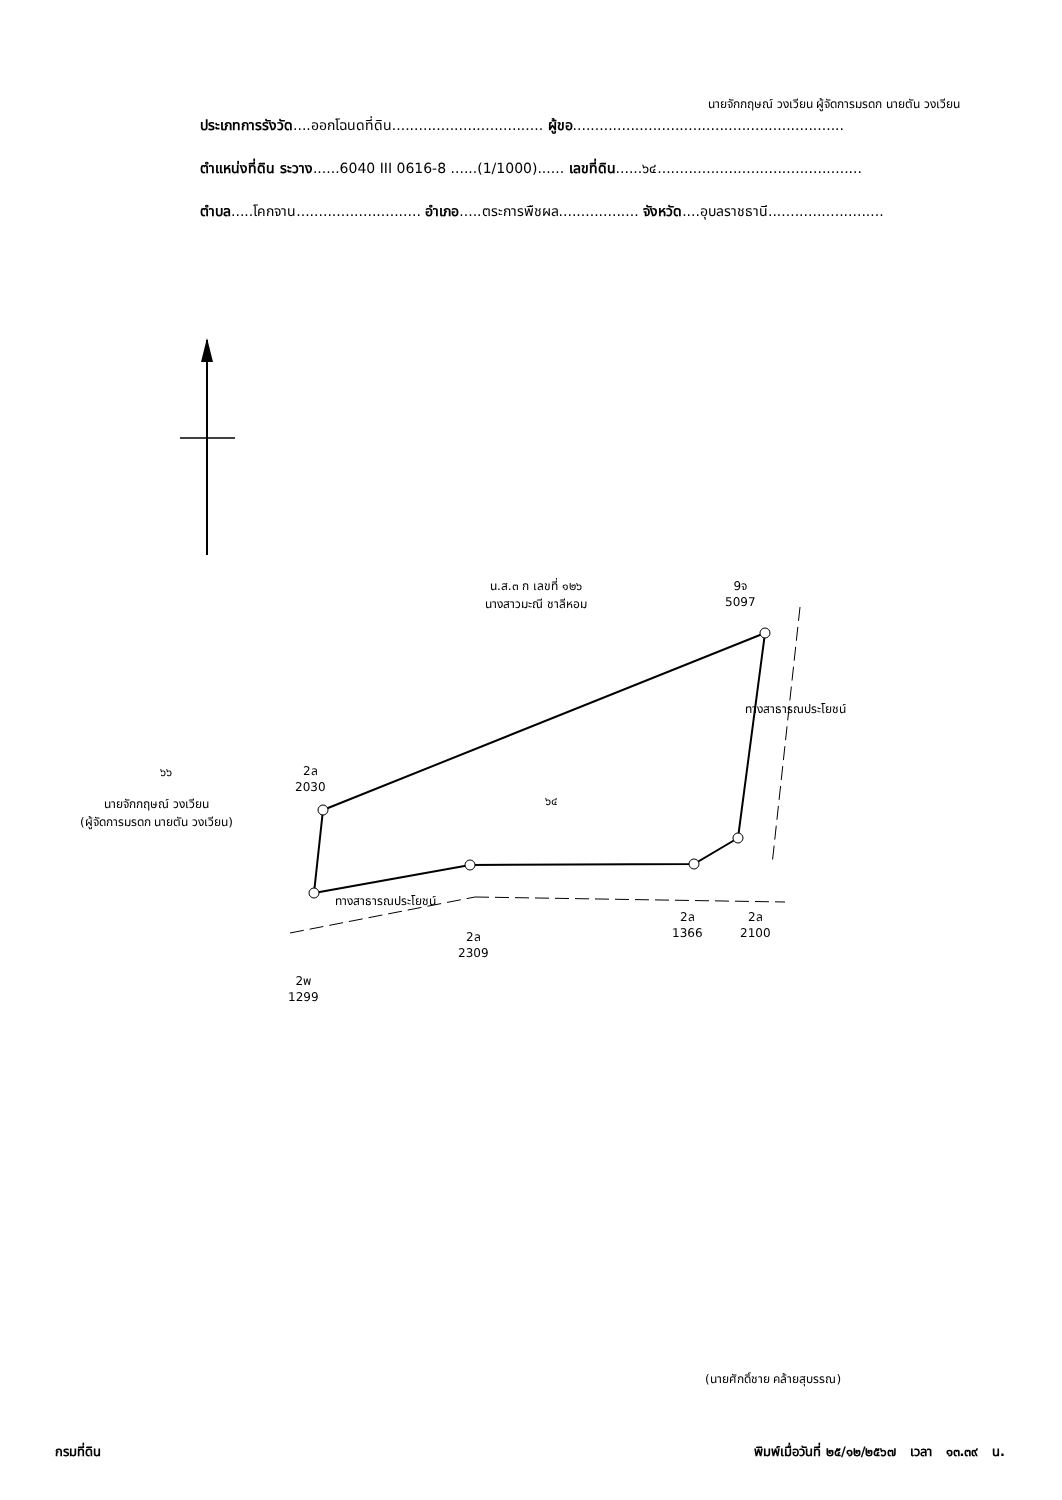นายจักกฤษณ์ วงเวียน ผู้จัดการมรดก นายตัน วงเวียน
ประเภทการรังวัด....ออกโฉนดที่ดิน.................................. ผู้ขอ.............................................................
ตำแหน่งที่ดิน ระวาง......6040 III 0616-8 ......(1/1000)...... เลขที่ดิน......๖๔..............................................
ตำบล.....โคกจาน............................ อำเภอ.....ตระการพืชผล.................. จังหวัด....อุบลราชธานี..........................
น.ส.๓ ก เลขที่ ๑๒๖
นางสาวมะณี ชาลีหอม
9จ
5097
๖๖
นายจักกฤษณ์ วงเวียน
(ผู้จัดการมรดก นายตัน วงเวียน)
2ล
2030
๖๔
ทางสาธารณประโยชน์
ทางสาธารณประโยชน์
2ล
1366
2ล
2100
2ล
2309
2พ
1299
(นายศักดิ์ชาย คล้ายสุบรรณ)
กรมที่ดิน พิมพ์เมื่อวันที่ ๒๕/๑๒/๒๕๖๗ เวลา ๑๓.๓๙ น.